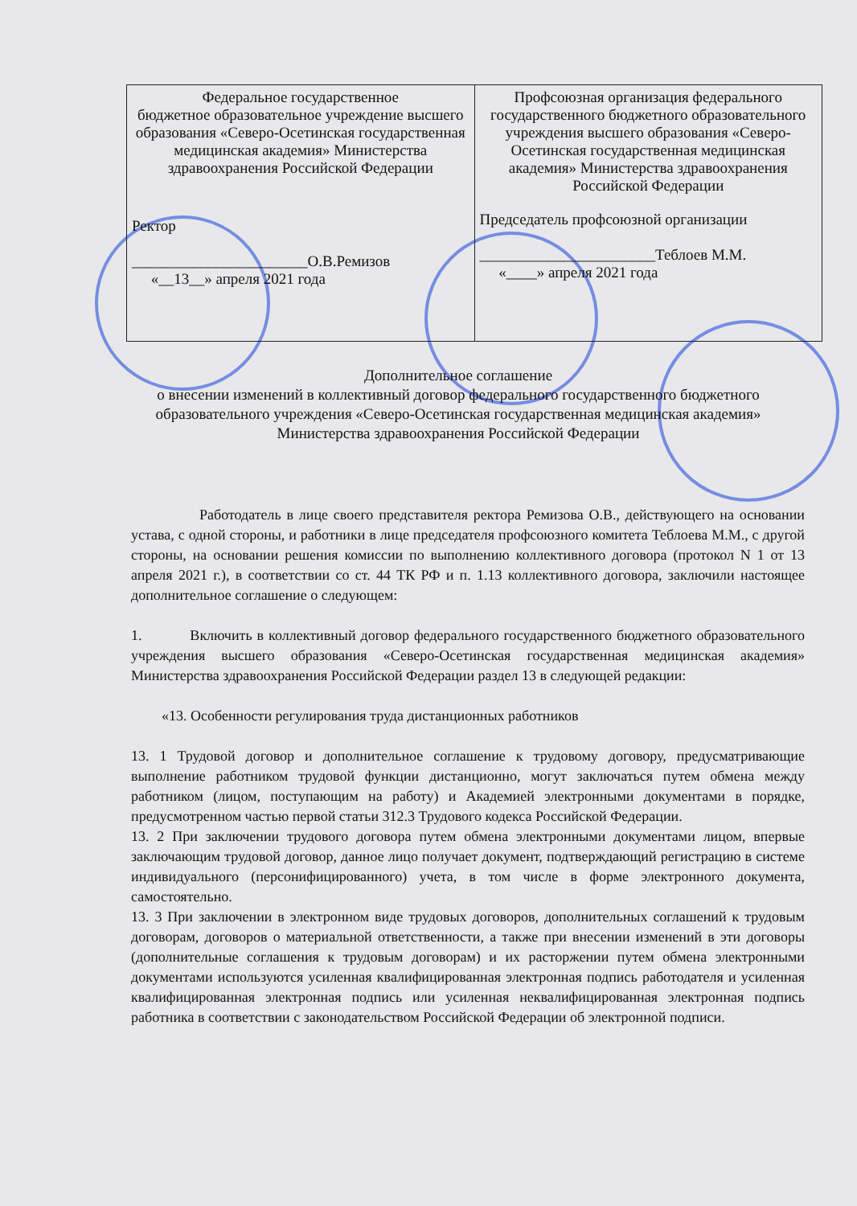| Федеральное государственное бюджетное образовательное учреждение высшего образования «Северо-Осетинская государственная медицинская академия» Министерства здравоохранения Российской Федерации Ректор _______________________О.В.Ремизов «__13__» апреля 2021 года | Профсоюзная организация федерального государственного бюджетного образовательного учреждения высшего образования «Северо-Осетинская государственная медицинская академия» Министерства здравоохранения Российской Федерации Председатель профсоюзной организации _______________________Теблоев М.М. «____» апреля 2021 года |
Дополнительное соглашение
о внесении изменений в коллективный договор федерального государственного бюджетного образовательного учреждения «Северо-Осетинская государственная медицинская академия» Министерства здравоохранения Российской Федерации
Работодатель в лице своего представителя ректора Ремизова О.В., действующего на основании устава, с одной стороны, и работники в лице председателя профсоюзного комитета Теблоева М.М., с другой стороны, на основании решения комиссии по выполнению коллективного договора (протокол N 1 от 13 апреля 2021 г.), в соответствии со ст. 44 ТК РФ и п. 1.13 коллективного договора, заключили настоящее дополнительное соглашение о следующем:
1. Включить в коллективный договор федерального государственного бюджетного образовательного учреждения высшего образования «Северо-Осетинская государственная медицинская академия» Министерства здравоохранения Российской Федерации раздел 13 в следующей редакции:
«13. Особенности регулирования труда дистанционных работников
13. 1 Трудовой договор и дополнительное соглашение к трудовому договору, предусматривающие выполнение работником трудовой функции дистанционно, могут заключаться путем обмена между работником (лицом, поступающим на работу) и Академией электронными документами в порядке, предусмотренном частью первой статьи 312.3 Трудового кодекса Российской Федерации.
13. 2 При заключении трудового договора путем обмена электронными документами лицом, впервые заключающим трудовой договор, данное лицо получает документ, подтверждающий регистрацию в системе индивидуального (персонифицированного) учета, в том числе в форме электронного документа, самостоятельно.
13. 3 При заключении в электронном виде трудовых договоров, дополнительных соглашений к трудовым договорам, договоров о материальной ответственности, а также при внесении изменений в эти договоры (дополнительные соглашения к трудовым договорам) и их расторжении путем обмена электронными документами используются усиленная квалифицированная электронная подпись работодателя и усиленная квалифицированная электронная подпись или усиленная неквалифицированная электронная подпись работника в соответствии с законодательством Российской Федерации об электронной подписи.